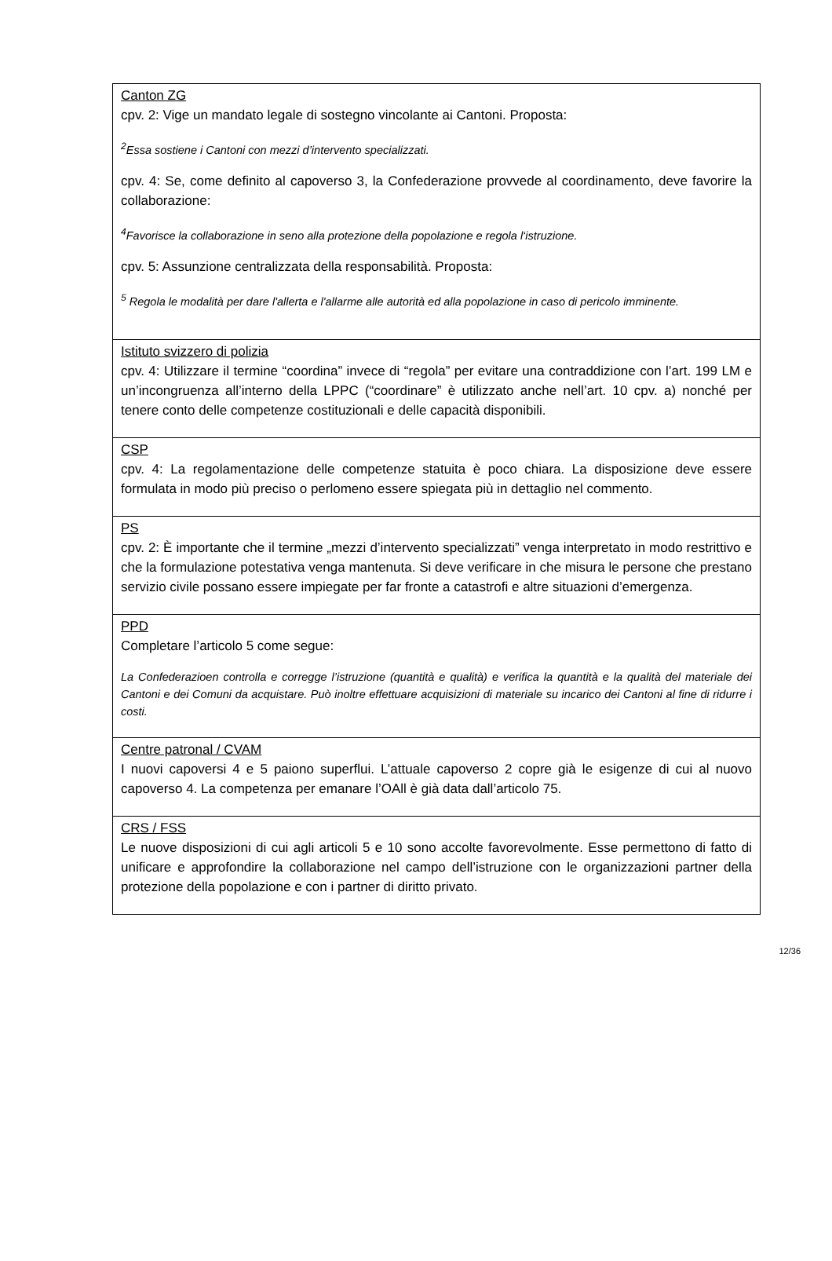| Canton ZG cpv. 2: Vige un mandato legale di sostegno vincolante ai Cantoni. Proposta: <sup>2</sup> Essa sostiene i Cantoni con mezzi d’intervento specializzati. cpv. 4: Se, come definito al capoverso 3, la Confederazione provvede al coordinamento, deve favorire la collaborazione: <sup>4</sup> Favorisce la collaborazione in seno alla protezione della popolazione e regola l‘istruzione. cpv. 5: Assunzione centralizzata della responsabilità. Proposta: <sup>5</sup> Regola le modalità per dare l'allerta e l'allarme alle autorità ed alla popolazione in caso di pericolo imminente. |
| Istituto svizzero di polizia cpv. 4: Utilizzare il termine “coordina” invece di “regola” per evitare una contraddizione con l’art. 199 LM e un’incongruenza all’interno della LPPC (“coordinare” è utilizzato anche nell’art. 10 cpv. a) nonché per tenere conto delle competenze costituzionali e delle capacità disponibili. |
| CSP cpv. 4: La regolamentazione delle competenze statuita è poco chiara. La disposizione deve essere formulata in modo più preciso o perlomeno essere spiegata più in dettaglio nel commento. |
| PS cpv. 2: È importante che il termine „mezzi d’intervento specializzati” venga interpretato in modo restrittivo e che la formulazione potestativa venga mantenuta. Si deve verificare in che misura le persone che prestano servizio civile possano essere impiegate per far fronte a catastrofi e altre situazioni d’emergenza. |
| PPD Completare l’articolo 5 come segue: La Confederazioen controlla e corregge l’istruzione (quantità e qualità) e verifica la quantità e la qualità del materiale dei Cantoni e dei Comuni da acquistare. Può inoltre effettuare acquisizioni di materiale su incarico dei Cantoni al fine di ridurre i costi. |
| Centre patronal / CVAM I nuovi capoversi 4 e 5 paiono superflui. L’attuale capoverso 2 copre già le esigenze di cui al nuovo capoverso 4. La competenza per emanare l’OAll è già data dall’articolo 75. |
| CRS / FSS Le nuove disposizioni di cui agli articoli 5 e 10 sono accolte favorevolmente. Esse permettono di fatto di unificare e approfondire la collaborazione nel campo dell’istruzione con le organizzazioni partner della protezione della popolazione e con i partner di diritto privato. |
12/36